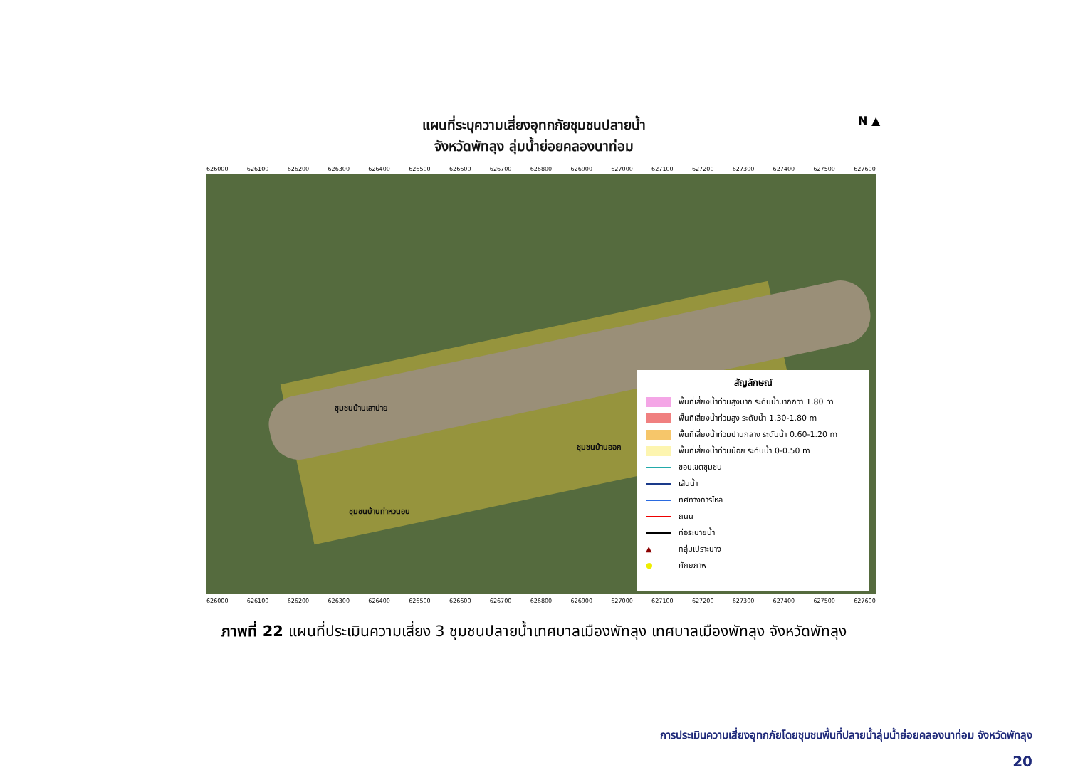แผนที่ระบุความเสี่ยงอุทกภัยชุมชนปลายน้ำ
จังหวัดพัทลุง ลุ่มน้ำย่อยคลองนาท่อม
N ▲
626000 626100 626200 626300 626400 626500 626600 626700 626800 626900 627000 627100 627200 627300 627400 627500 627600
ชุมชนบ้านเสาปาย
ชุมชนบ้านออก
ชุมชนบ้านท่าหวนอน
สัญลักษณ์
พื้นที่เสี่ยงน้ำท่วมสูงมาก ระดับน้ำมากกว่า 1.80 m
พื้นที่เสี่ยงน้ำท่วมสูง ระดับน้ำ 1.30-1.80 m
พื้นที่เสี่ยงน้ำท่วมปานกลาง ระดับน้ำ 0.60-1.20 m
พื้นที่เสี่ยงน้ำท่วมน้อย ระดับน้ำ 0-0.50 m
ขอบเขตชุมชน
เส้นน้ำ
ทิศทางการไหล
ถนน
ท่อระบายน้ำ
▲ กลุ่มเปราะบาง
● ศักยภาพ
626000 626100 626200 626300 626400 626500 626600 626700 626800 626900 627000 627100 627200 627300 627400 627500 627600
ภาพที่ 22 แผนที่ประเมินความเสี่ยง 3 ชุมชนปลายน้ำเทศบาลเมืองพัทลุง เทศบาลเมืองพัทลุง จังหวัดพัทลุง
การประเมินความเสี่ยงอุทกภัยโดยชุมชนพื้นที่ปลายน้ำลุ่มน้ำย่อยคลองนาท่อม จังหวัดพัทลุง
20